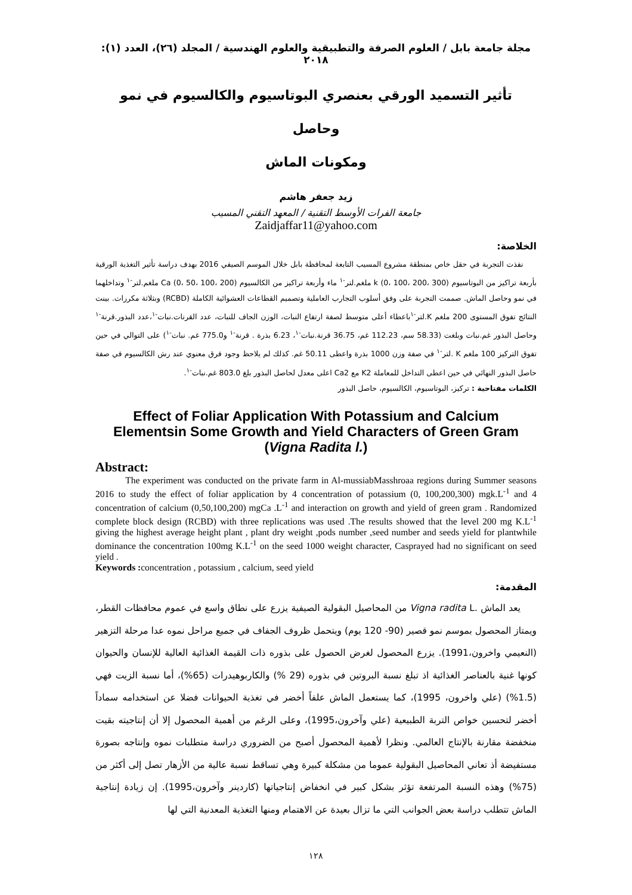مجلة جامعة بابل / العلوم الصرفة والتطبيقية والعلوم الهندسية / المجلد (٢٦)، العدد (١): ٢٠١٨
تأثير التسميد الورقي بعنصري البوتاسيوم والكالسيوم في نمو وحاصل
ومكونات الماش
زيد جعفر هاشم
جامعة الفرات الأوسط التقنية / المعهد التقني المسيب
Zaidjaffar11@yahoo.com
الخلاصة:
نفذت التجربة في حقل خاص بمنطقة مشروع المسيب التابعة لمحافظة بابل خلال الموسم الصيفي 2016 بهدف دراسة تأثير التغذية الورقية بأربعة تراكيز من البوتاسيوم k (0، 100، 200، 300) ملغم.لتر<sup>-١</sup> ماء وأربعة تراكيز من الكالسيوم Ca (0، 50، 100، 200) ملغم.لتر<sup>-١</sup> وتداخلهما في نمو وحاصل الماش. صممت التجربة على وفق أسلوب التجارب العاملية وتصميم القطاعات العشوائية الكاملة (RCBD) وبثلاثة مكررات. بينت النتائج تفوق المستوى 200 ملغم K.لتر<sup>-١</sup>باعطاء أعلى متوسط لصفة ارتفاع النبات، الوزن الجاف للنبات، عدد القرنات.نبات<sup>-١</sup>،عدد البذور.قرنة<sup>-١</sup> وحاصل البذور غم.نبات وبلغت (58.33 سم، 112.23 غم، 36.75 قرنة.نبات<sup>-١</sup>، 6.23 بذرة . قرنة<sup>-١</sup> و775.0 غم. نبات<sup>-١</sup>) على التوالي في حين تفوق التركيز 100 ملغم K .لتر<sup>-١</sup> في صفة وزن 1000 بذرة واعطى 50.11 غم. كذلك لم يلاحظ وجود فرق معنوي عند رش الكالسيوم في صفة حاصل البذور النهائي في حين اعطى التداخل للمعاملة K2 مع Ca2 اعلى معدل لحاصل البذور بلغ 803.0 غم.نبات<sup>-١</sup>.
الكلمات مفتاحية : تركيز، البوتاسيوم، الكالسيوم، حاصل البذور
Effect of Foliar Application With Potassium and Calcium Elementsin Some Growth and Yield Characters of Green Gram (Vigna Radita l.)
Abstract:
The experiment was conducted on the private farm in Al-mussiabMasshroaa regions during Summer seasons 2016 to study the effect of foliar application by 4 concentration of potassium (0, 100,200,300) mgk.L<sup>-1</sup> and 4 concentration of calcium (0,50,100,200) mgCa .L<sup>-1</sup> and interaction on growth and yield of green gram . Randomized complete block design (RCBD) with three replications was used .The results showed that the level 200 mg K.L<sup>-1</sup> giving the highest average height plant , plant dry weight ,pods number ,seed number and seeds yield for plantwhile dominance the concentration 100mg K.L<sup>-1</sup> on the seed 1000 weight character, Casprayed had no significant on seed yield .
Keywords : concentration , potassium , calcium, seed yield
المقدمة:
يعد الماش .Vigna radita L من المحاصيل البقولية الصيفية يزرع على نطاق واسع في عموم محافظات القطر، ويمتاز المحصول بموسم نمو قصير (90- 120 يوم) ويتحمل ظروف الجفاف في جميع مراحل نموه عدا مرحلة التزهير (النعيمي واخرون،1991). يزرع المحصول لغرض الحصول على بذوره ذات القيمة الغذائية العالية للإنسان والحيوان كونها غنية بالعناصر الغذائية اذ تبلغ نسبة البروتين في بذوره (29 %) والكاربوهيدرات (65%)، أما نسبة الزيت فهي (1.5%) (علي واخرون، 1995)، كما يستعمل الماش علفاً أخضر في تغذية الحيوانات فضلا عن استخدامه سماداً أخضر لتحسين خواص التربة الطبيعية (علي وآخرون،1995)، وعلى الرغم من أهمية المحصول إلا أن إنتاجيته بقيت منخفضة مقارنة بالإنتاج العالمي. ونظرا لأهمية المحصول أصبح من الضروري دراسة متطلبات نموه وإنتاجه بصورة مستفيضة أذ تعاني المحاصيل البقولية عموما من مشكلة كبيرة وهي تساقط نسبة عالية من الأزهار تصل إلى أكثر من (75%) وهذه النسبة المرتفعة تؤثر بشكل كبير في انخفاض إنتاجياتها (كاردينر وآخرون،1995). إن زيادة إنتاجية الماش تتطلب دراسة بعض الجوانب التي ما تزال بعيدة عن الاهتمام ومنها التغذية المعدنية التي لها
١٢٨